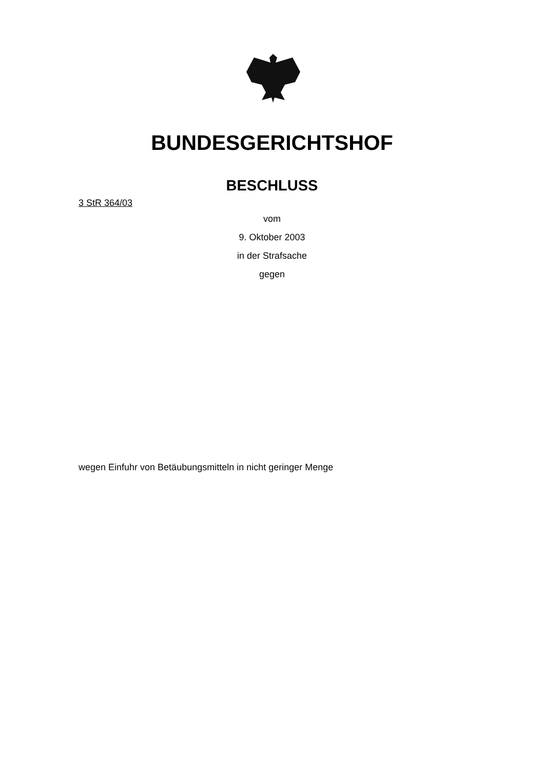BUNDESGERICHTSHOF
BESCHLUSS
3 StR 364/03
vom
9. Oktober 2003
in der Strafsache
gegen
wegen Einfuhr von Betäubungsmitteln in nicht geringer Menge